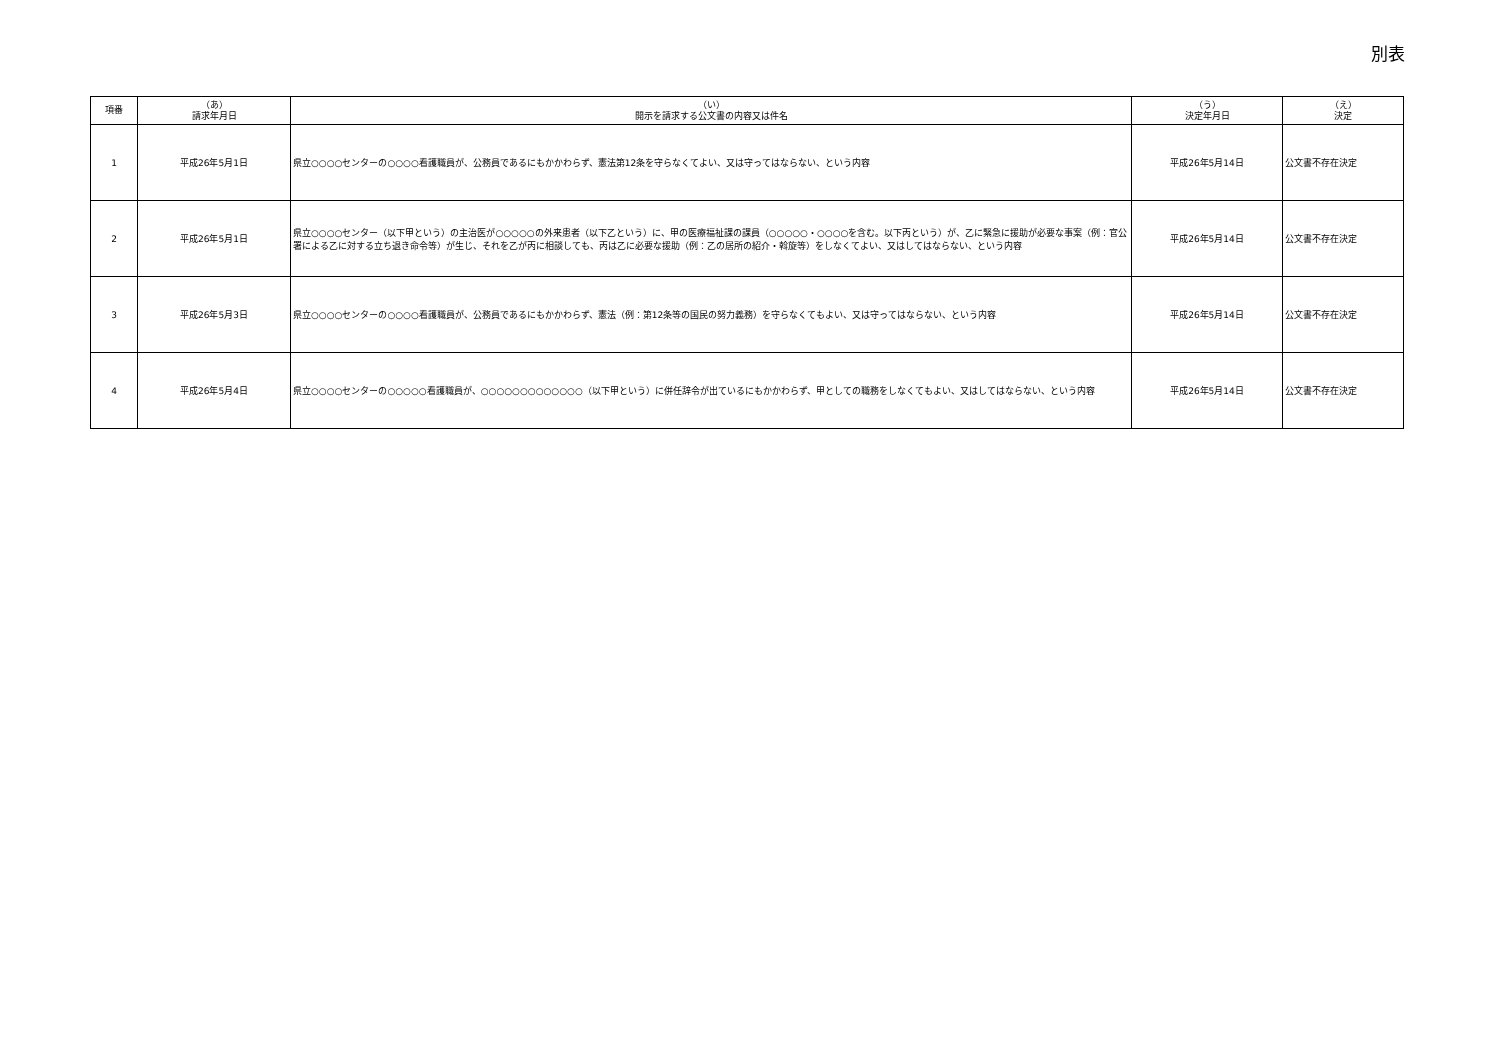別表
| 項番 | （あ） 請求年月日 | （い） 開示を請求する公文書の内容又は件名 | （う） 決定年月日 | （え） 決定 |
| --- | --- | --- | --- | --- |
| 1 | 平成26年5月1日 | 県立○○○○センターの○○○○看護職員が、公務員であるにもかかわらず、憲法第12条を守らなくてよい、又は守ってはならない、という内容 | 平成26年5月14日 | 公文書不存在決定 |
| 2 | 平成26年5月1日 | 県立○○○○センター（以下甲という）の主治医が○○○○○の外来患者（以下乙という）に、甲の医療福祉課の課員（○○○○○・○○○○を含む。以下丙という）が、乙に緊急に援助が必要な事案（例：官公署による乙に対する立ち退き命令等）が生じ、それを乙が丙に相談しても、丙は乙に必要な援助（例：乙の居所の紹介・斡旋等）をしなくてよい、又はしてはならない、という内容 | 平成26年5月14日 | 公文書不存在決定 |
| 3 | 平成26年5月3日 | 県立○○○○センターの○○○○看護職員が、公務員であるにもかかわらず、憲法（例：第12条等の国民の努力義務）を守らなくてもよい、又は守ってはならない、という内容 | 平成26年5月14日 | 公文書不存在決定 |
| 4 | 平成26年5月4日 | 県立○○○○センターの○○○○○看護職員が、○○○○○○○○○○○○○（以下甲という）に併任辞令が出ているにもかかわらず、甲としての職務をしなくてもよい、又はしてはならない、という内容 | 平成26年5月14日 | 公文書不存在決定 |